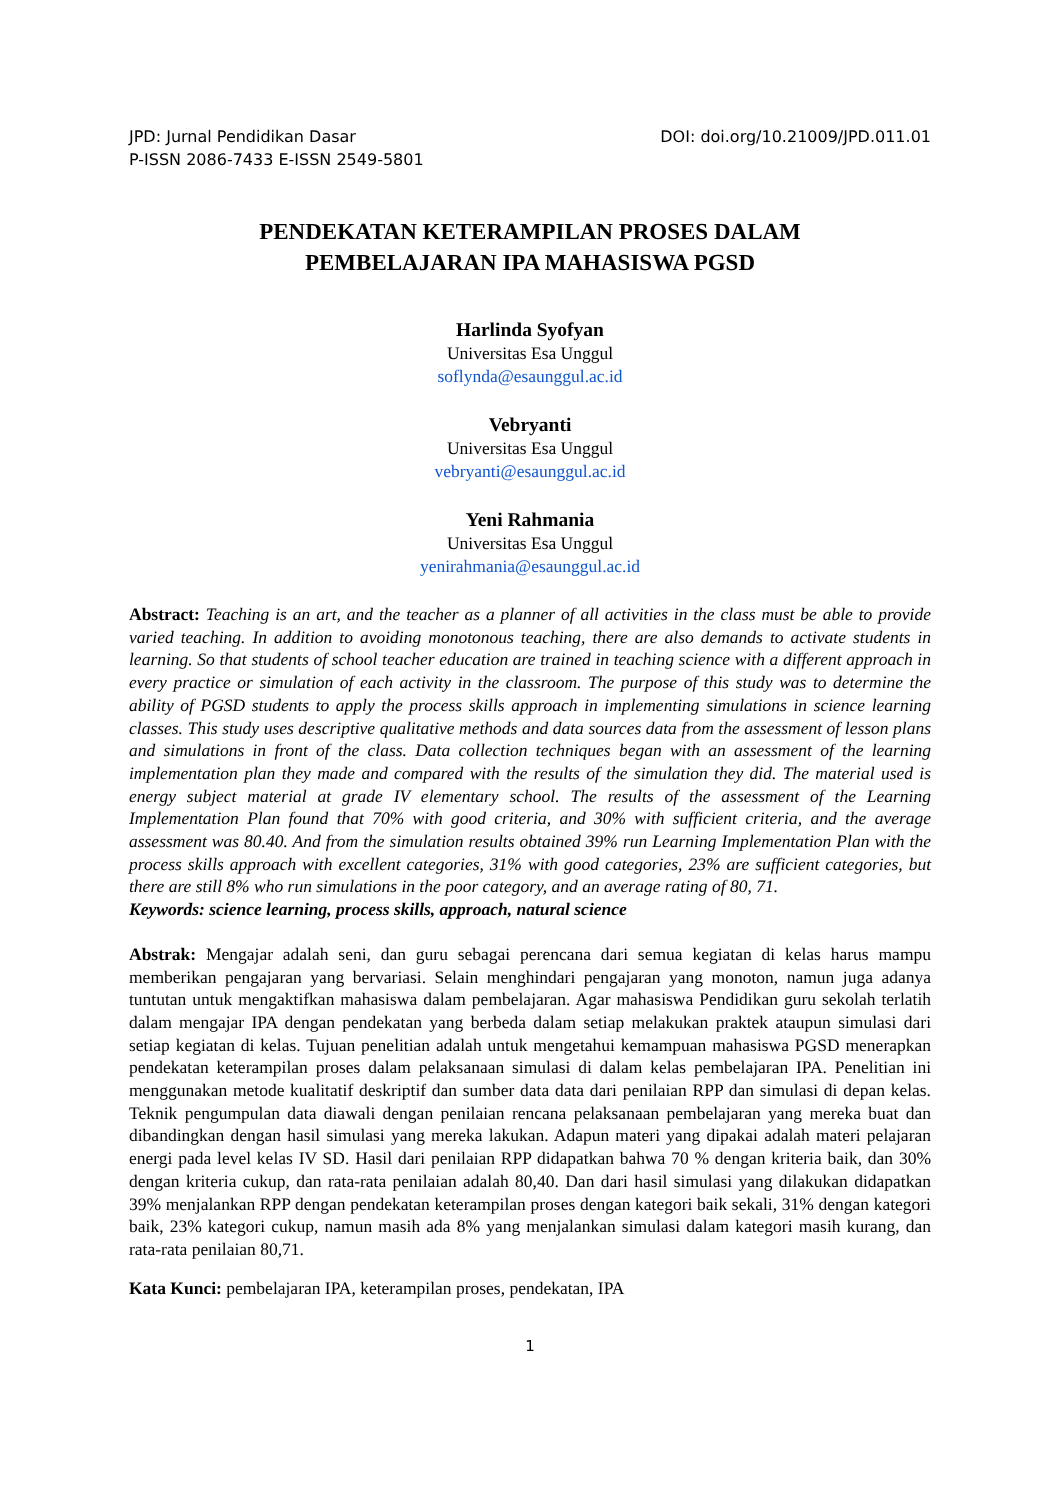JPD: Jurnal Pendidikan Dasar
P-ISSN 2086-7433 E-ISSN 2549-5801
DOI: doi.org/10.21009/JPD.011.01
PENDEKATAN KETERAMPILAN PROSES DALAM
PEMBELAJARAN IPA MAHASISWA PGSD
Harlinda Syofyan
Universitas Esa Unggul
soflynda@esaunggul.ac.id
Vebryanti
Universitas Esa Unggul
vebryanti@esaunggul.ac.id
Yeni Rahmania
Universitas Esa Unggul
yenirahmania@esaunggul.ac.id
Abstract: Teaching is an art, and the teacher as a planner of all activities in the class must be able to provide varied teaching. In addition to avoiding monotonous teaching, there are also demands to activate students in learning. So that students of school teacher education are trained in teaching science with a different approach in every practice or simulation of each activity in the classroom. The purpose of this study was to determine the ability of PGSD students to apply the process skills approach in implementing simulations in science learning classes. This study uses descriptive qualitative methods and data sources data from the assessment of lesson plans and simulations in front of the class. Data collection techniques began with an assessment of the learning implementation plan they made and compared with the results of the simulation they did. The material used is energy subject material at grade IV elementary school. The results of the assessment of the Learning Implementation Plan found that 70% with good criteria, and 30% with sufficient criteria, and the average assessment was 80.40. And from the simulation results obtained 39% run Learning Implementation Plan with the process skills approach with excellent categories, 31% with good categories, 23% are sufficient categories, but there are still 8% who run simulations in the poor category, and an average rating of 80, 71.
Keywords: science learning, process skills, approach, natural science
Abstrak: Mengajar adalah seni, dan guru sebagai perencana dari semua kegiatan di kelas harus mampu memberikan pengajaran yang bervariasi. Selain menghindari pengajaran yang monoton, namun juga adanya tuntutan untuk mengaktifkan mahasiswa dalam pembelajaran. Agar mahasiswa Pendidikan guru sekolah terlatih dalam mengajar IPA dengan pendekatan yang berbeda dalam setiap melakukan praktek ataupun simulasi dari setiap kegiatan di kelas. Tujuan penelitian adalah untuk mengetahui kemampuan mahasiswa PGSD menerapkan pendekatan keterampilan proses dalam pelaksanaan simulasi di dalam kelas pembelajaran IPA. Penelitian ini menggunakan metode kualitatif deskriptif dan sumber data data dari penilaian RPP dan simulasi di depan kelas. Teknik pengumpulan data diawali dengan penilaian rencana pelaksanaan pembelajaran yang mereka buat dan dibandingkan dengan hasil simulasi yang mereka lakukan. Adapun materi yang dipakai adalah materi pelajaran energi pada level kelas IV SD. Hasil dari penilaian RPP didapatkan bahwa 70 % dengan kriteria baik, dan 30% dengan kriteria cukup, dan rata-rata penilaian adalah 80,40. Dan dari hasil simulasi yang dilakukan didapatkan 39% menjalankan RPP dengan pendekatan keterampilan proses dengan kategori baik sekali, 31% dengan kategori baik, 23% kategori cukup, namun masih ada 8% yang menjalankan simulasi dalam kategori masih kurang, dan rata-rata penilaian 80,71.
Kata Kunci: pembelajaran IPA, keterampilan proses, pendekatan, IPA
1